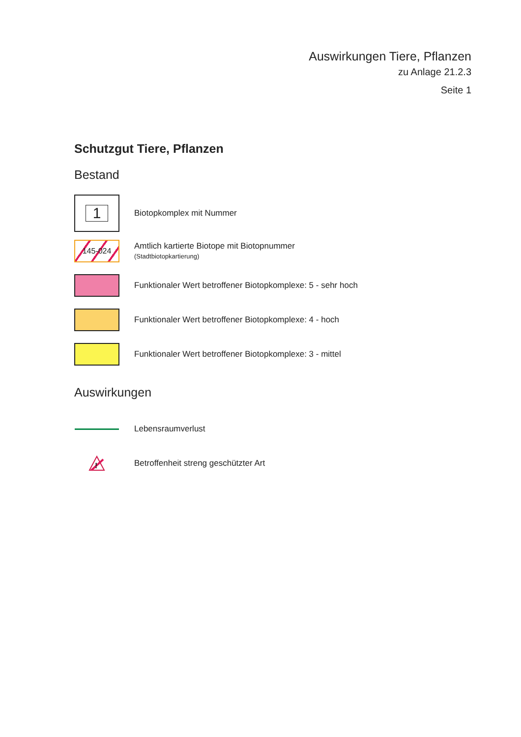Auswirkungen Tiere, Pflanzen
zu Anlage 21.2.3
Seite 1
Schutzgut Tiere, Pflanzen
Bestand
1
Biotopkomplex mit Nummer
145-024
Amtlich kartierte Biotope mit Biotopnummer
(Stadtbiotopkartierung)
Funktionaler Wert betroffener Biotopkomplexe: 5 - sehr hoch
Funktionaler Wert betroffener Biotopkomplexe: 4 - hoch
Funktionaler Wert betroffener Biotopkomplexe: 3 - mittel
Auswirkungen
Lebensraumverlust
!
Betroffenheit streng geschützter Art